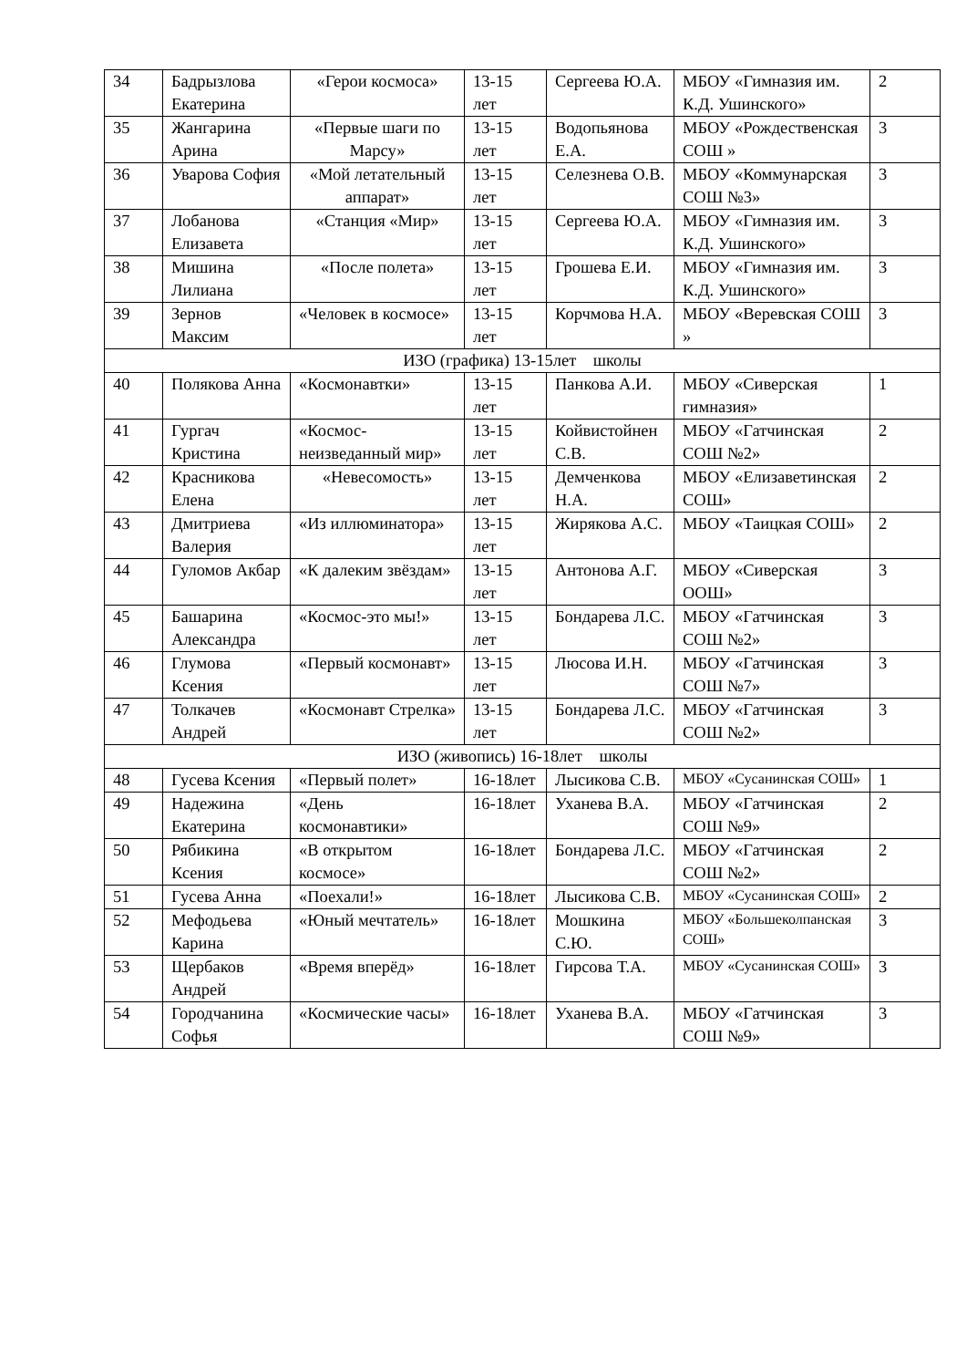| 34 | Бадрызлова Екатерина | «Герои космоса» | 13-15 лет | Сергеева Ю.А. | МБОУ «Гимназия им. К.Д. Ушинского» | 2 |
| 35 | Жангарина Арина | «Первые шаги по Марсу» | 13-15 лет | Водопьянова Е.А. | МБОУ «Рождественская СОШ » | 3 |
| 36 | Уварова София | «Мой летательный аппарат» | 13-15 лет | Селезнева О.В. | МБОУ «Коммунарская СОШ №3» | 3 |
| 37 | Лобанова Елизавета | «Станция «Мир» | 13-15 лет | Сергеева Ю.А. | МБОУ «Гимназия им. К.Д. Ушинского» | 3 |
| 38 | Мишина Лилиана | «После полета» | 13-15 лет | Грошева Е.И. | МБОУ «Гимназия им. К.Д. Ушинского» | 3 |
| 39 | Зернов Максим | «Человек в космосе» | 13-15 лет | Корчмова Н.А. | МБОУ «Веревская СОШ » | 3 |
| ИЗО (графика) 13-15лет школы | | | | | | |
| 40 | Полякова Анна | «Космонавтки» | 13-15 лет | Панкова А.И. | МБОУ «Сиверская гимназия» | 1 |
| 41 | Гургач Кристина | «Космос-неизведанный мир» | 13-15 лет | Койвистойнен С.В. | МБОУ «Гатчинская СОШ №2» | 2 |
| 42 | Красникова Елена | «Невесомость» | 13-15 лет | Демченкова Н.А. | МБОУ «Елизаветинская СОШ» | 2 |
| 43 | Дмитриева Валерия | «Из иллюминатора» | 13-15 лет | Жирякова А.С. | МБОУ «Таицкая СОШ» | 2 |
| 44 | Гуломов Акбар | «К далеким звёздам» | 13-15 лет | Антонова А.Г. | МБОУ «Сиверская ООШ» | 3 |
| 45 | Башарина Александра | «Космос-это мы!» | 13-15 лет | Бондарева Л.С. | МБОУ «Гатчинская СОШ №2» | 3 |
| 46 | Глумова Ксения | «Первый космонавт» | 13-15 лет | Люсова И.Н. | МБОУ «Гатчинская СОШ №7» | 3 |
| 47 | Толкачев Андрей | «Космонавт Стрелка» | 13-15 лет | Бондарева Л.С. | МБОУ «Гатчинская СОШ №2» | 3 |
| ИЗО (живопись) 16-18лет школы | | | | | | |
| 48 | Гусева Ксения | «Первый полет» | 16-18лет | Лысикова С.В. | МБОУ «Сусанинская СОШ» | 1 |
| 49 | Надежина Екатерина | «День космонавтики» | 16-18лет | Уханева В.А. | МБОУ «Гатчинская СОШ №9» | 2 |
| 50 | Рябикина Ксения | «В открытом космосе» | 16-18лет | Бондарева Л.С. | МБОУ «Гатчинская СОШ №2» | 2 |
| 51 | Гусева Анна | «Поехали!» | 16-18лет | Лысикова С.В. | МБОУ «Сусанинская СОШ» | 2 |
| 52 | Мефодьева Карина | «Юный мечтатель» | 16-18лет | Мошкина С.Ю. | МБОУ «Большеколпанская СОШ» | 3 |
| 53 | Щербаков Андрей | «Время вперёд» | 16-18лет | Гирсова Т.А. | МБОУ «Сусанинская СОШ» | 3 |
| 54 | Городчанина Софья | «Космические часы» | 16-18лет | Уханева В.А. | МБОУ «Гатчинская СОШ №9» | 3 |